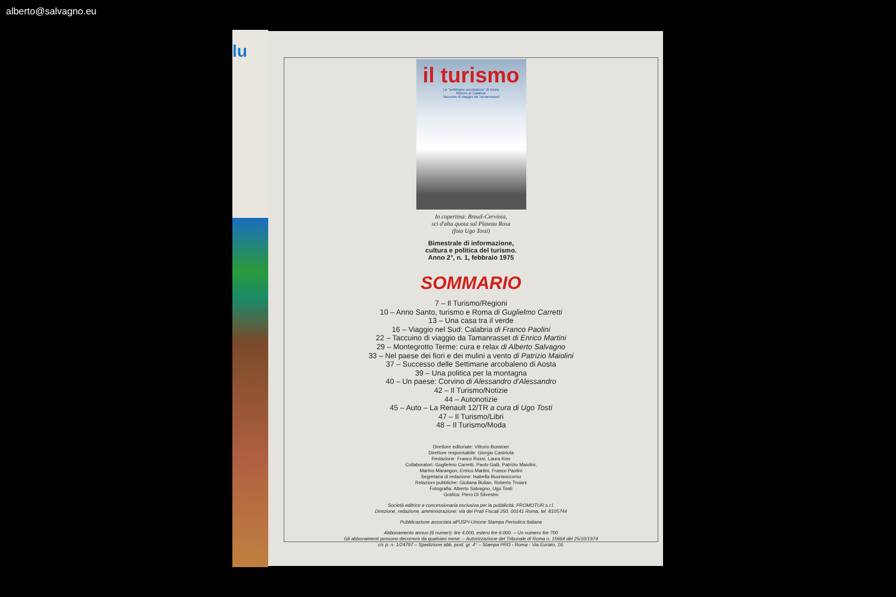alberto@salvagno.eu
lu
il turismo
Le "settimane arcobaleno" di Aosta
Ritorno in Calabria
Taccuino di viaggio da Tamanrasset
In copertina: Breuil-Cervinia,
sci d'alta quota sul Plateau Rosa
(foto Ugo Tosti)
Bimestrale di informazione,
cultura e politica del turismo.
Anno 2°, n. 1, febbraio 1975
SOMMARIO
7 – Il Turismo/Regioni
10 – Anno Santo, turismo e Roma di Guglielmo Carretti
13 – Una casa tra il verde
16 – Viaggio nel Sud: Calabria di Franco Paolini
22 – Taccuino di viaggio da Tamanrasset di Enrico Martini
29 – Montegrotto Terme: cura e relax di Alberto Salvagno
33 – Nel paese dei fiori e dei mulini a vento di Patrizio Maiolini
37 – Successo delle Settimane arcobaleno di Aosta
39 – Una politica per la montagna
40 – Un paese: Corvino di Alessandro d'Alessandro
42 – Il Turismo/Notizie
44 – Autonotizie
45 – Auto – La Renault 12/TR a cura di Ugo Tosti
47 – Il Turismo/Libri
48 – Il Turismo/Moda
Direttore editoriale: Vittorio Bossiner
Direttore responsabile: Giorgio Castriota
Redazione: Franco Rossi, Laura Kiss
Collaboratori: Guglielmo Carretti, Paolo Galli, Patrizio Maiolini,
Marino Marangon, Enrico Martini, Franco Paolini
Segretaria di redazione: Isabella Buonsoccorso
Relazioni pubbliche: Giuliana Bulian, Roberto Troiani
Fotografia: Alberto Salvagno, Ugo Tosti
Grafica: Piero Di Silvestro
Società editrice e concessionaria esclusiva per la pubblicità: PROMOTUR s.r.l.
Direzione, redazione, amministrazione: via dei Prati Fiscali 250, 00141 Roma, tel. 8105744
Pubblicazione associata all'USPI-Unione Stampa Periodica Italiana
Abbonamento annuo (6 numeri): lire 4.000, estero lire 6.000. – Un numero lire 700
Gli abbonamenti possono decorrere da qualsiasi mese. – Autorizzazione del Tribunale di Roma n. 15664 del 25/10/1974
c/c p. n. 1/24797 – Spedizione abb. post. gr. 4° – Stampa PRO - Roma - Via Eurialo, 16.